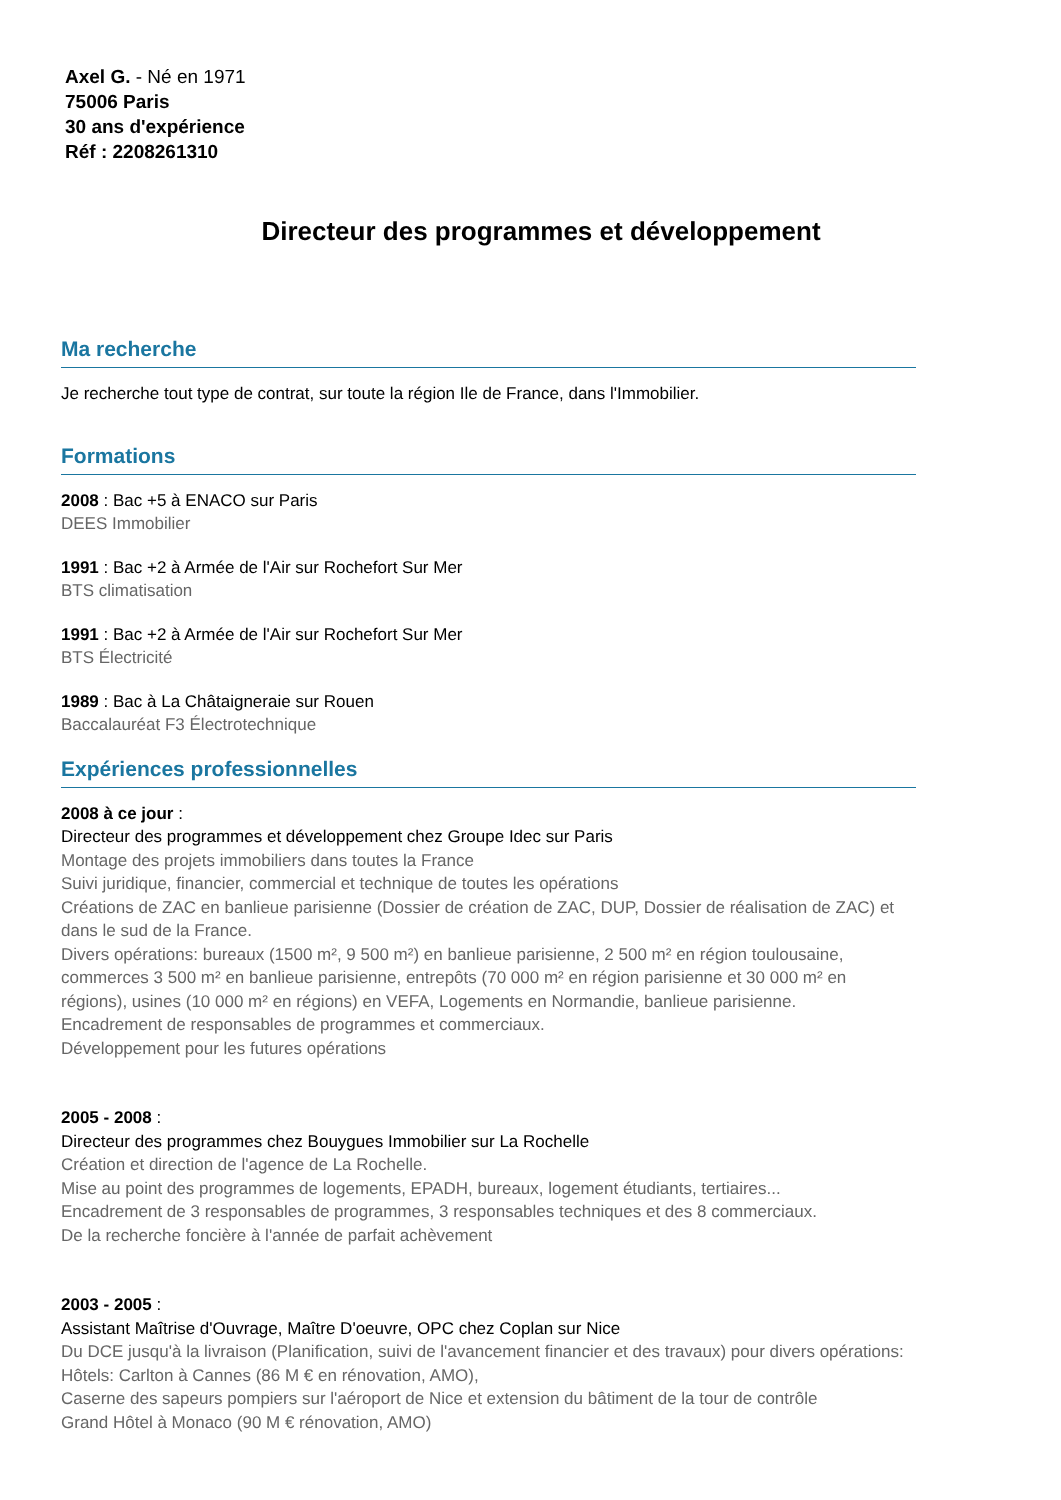Axel G. - Né en 1971
75006 Paris
30 ans d'expérience
Réf : 2208261310
Directeur des programmes et développement
Ma recherche
Je recherche tout type de contrat, sur toute la région Ile de France, dans l'Immobilier.
Formations
2008 : Bac +5 à ENACO sur Paris
DEES Immobilier
1991 : Bac +2 à Armée de l'Air sur Rochefort Sur Mer
BTS climatisation
1991 : Bac +2 à Armée de l'Air sur Rochefort Sur Mer
BTS Électricité
1989 : Bac à La Châtaigneraie sur Rouen
Baccalauréat F3 Électrotechnique
Expériences professionnelles
2008 à ce jour :
Directeur des programmes et développement chez Groupe Idec sur Paris
Montage des projets immobiliers dans toutes la France
Suivi juridique, financier, commercial et technique de toutes les opérations
Créations de ZAC en banlieue parisienne (Dossier de création de ZAC, DUP, Dossier de réalisation de ZAC) et dans le sud de la France.
Divers opérations: bureaux (1500 m², 9 500 m²) en banlieue parisienne, 2 500 m² en région toulousaine, commerces 3 500 m² en banlieue parisienne, entrepôts (70 000 m² en région parisienne et 30 000 m² en régions), usines (10 000 m² en régions) en VEFA, Logements en Normandie, banlieue parisienne.
Encadrement de responsables de programmes et commerciaux.
Développement pour les futures opérations
2005 - 2008 :
Directeur des programmes chez Bouygues Immobilier sur La Rochelle
Création et direction de l'agence de La Rochelle.
Mise au point des programmes de logements, EPADH, bureaux, logement étudiants, tertiaires...
Encadrement de 3 responsables de programmes, 3 responsables techniques et des 8 commerciaux.
De la recherche foncière à l'année de parfait achèvement
2003 - 2005 :
Assistant Maîtrise d'Ouvrage, Maître D'oeuvre, OPC chez Coplan sur Nice
Du DCE jusqu'à la livraison (Planification, suivi de l'avancement financier et des travaux) pour divers opérations:
Hôtels: Carlton à Cannes (86 M € en rénovation, AMO),
Caserne des sapeurs pompiers sur l'aéroport de Nice et extension du bâtiment de la tour de contrôle
Grand Hôtel à Monaco (90 M € rénovation, AMO)